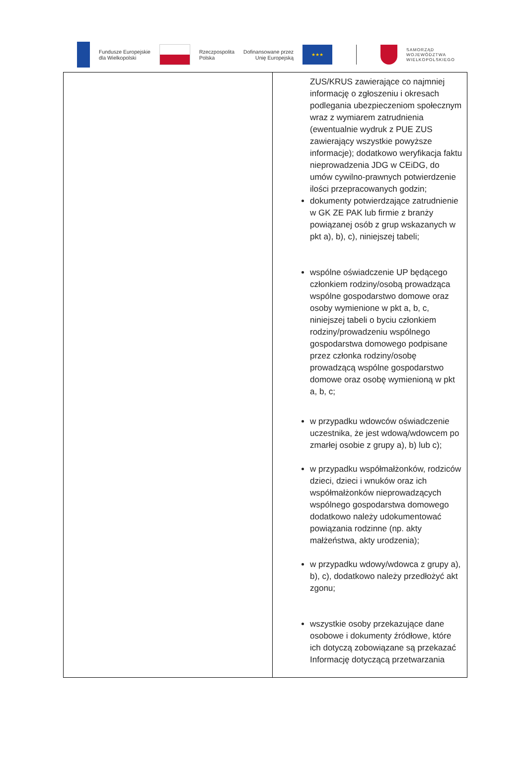Fundusze Europejskie
dla Wielkopolski
Rzeczpospolita
Polska
Dofinansowane przez
Unię Europejską
★★★
SAMORZĄD
WOJEWÓDZTWA
WIELKOPOLSKIEGO
| | ZUS/KRUS zawierające co najmniej informację o zgłoszeniu i okresach podlegania ubezpieczeniom społecznym wraz z wymiarem zatrudnienia (ewentualnie wydruk z PUE ZUS zawierający wszystkie powyższe informacje); dodatkowo weryfikacja faktu nieprowadzenia JDG w CEiDG, do umów cywilno-prawnych potwierdzenie ilości przepracowanych godzin; dokumenty potwierdzające zatrudnienie w GK ZE PAK lub firmie z branży powiązanej osób z grup wskazanych w pkt a), b), c), niniejszej tabeli; wspólne oświadczenie UP będącego członkiem rodziny/osobą prowadząca wspólne gospodarstwo domowe oraz osoby wymienione w pkt a, b, c, niniejszej tabeli o byciu członkiem rodziny/prowadzeniu wspólnego gospodarstwa domowego podpisane przez członka rodziny/osobę prowadzącą wspólne gospodarstwo domowe oraz osobę wymienioną w pkt a, b, c; w przypadku wdowców oświadczenie uczestnika, że jest wdową/wdowcem po zmarłej osobie z grupy a), b) lub c); w przypadku współmałżonków, rodziców dzieci, dzieci i wnuków oraz ich współmałżonków nieprowadzących wspólnego gospodarstwa domowego dodatkowo należy udokumentować powiązania rodzinne (np. akty małżeństwa, akty urodzenia); w przypadku wdowy/wdowca z grupy a), b), c), dodatkowo należy przedłożyć akt zgonu; wszystkie osoby przekazujące dane osobowe i dokumenty źródłowe, które ich dotyczą zobowiązane są przekazać Informację dotyczącą przetwarzania |